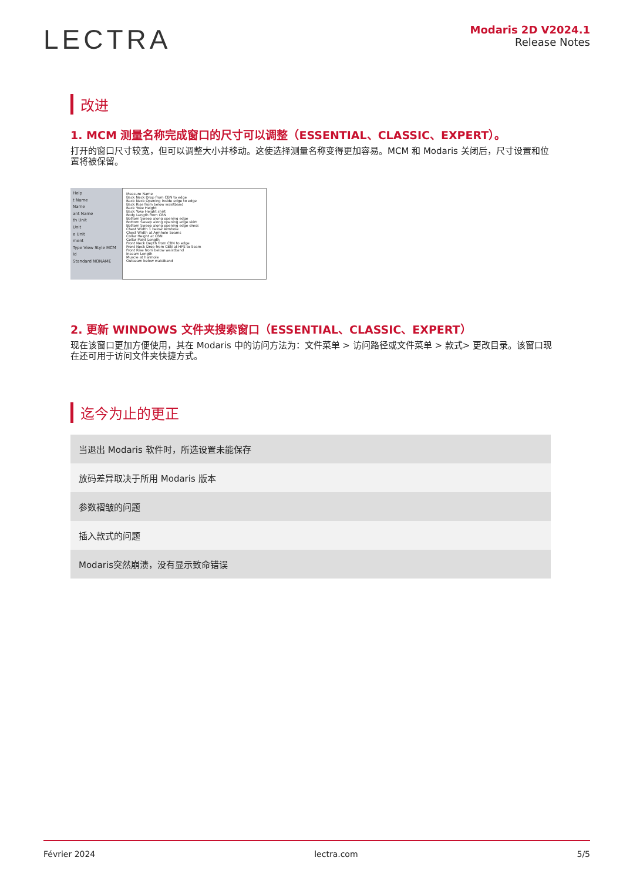LECTRA
Modaris 2D V2024.1
Release Notes
改进
1. MCM 测量名称完成窗口的尺寸可以调整（ESSENTIAL、CLASSIC、EXPERT）。
打开的窗口尺寸较宽，但可以调整大小并移动。这使选择测量名称变得更加容易。MCM 和 Modaris 关闭后，尺寸设置和位置将被保留。
Help
t Name
Name
ant Name
th Unit
Unit
e Unit
ment
Type View Style MCM Id
Standard NONAME
Measure Name
Back Neck Drop from CBN to edge
Back Neck Opening inside edge to edge
Back Rise from below waistband
Back Yoke Height
Back Yoke Height shirt
Body Length from CBN
Bottom Sweep along opening edge
Bottom Sweep along opening edge skirt
Bottom Sweep along opening edge dress
Chest Width 1 below Armhole
Chest Width at Armhole Seams
Collar Height at CBN
Collar Point Length
Front Neck Depth from CBN to edge
Front Neck Drop from CBN at HPS to Seam
Front Rise from below waistband
Inseam Length
Muscle at harmole
Outseam below waistband
2. 更新 WINDOWS 文件夹搜索窗口（ESSENTIAL、CLASSIC、EXPERT）
现在该窗口更加方便使用，其在 Modaris 中的访问方法为：文件菜单 > 访问路径或文件菜单 > 款式> 更改目录。该窗口现在还可用于访问文件夹快捷方式。
迄今为止的更正
| 当退出 Modaris 软件时，所选设置未能保存 |
| 放码差异取决于所用 Modaris 版本 |
| 参数褶皱的问题 |
| 插入款式的问题 |
| Modaris突然崩溃，没有显示致命错误 |
Février 2024 lectra.com 5/5